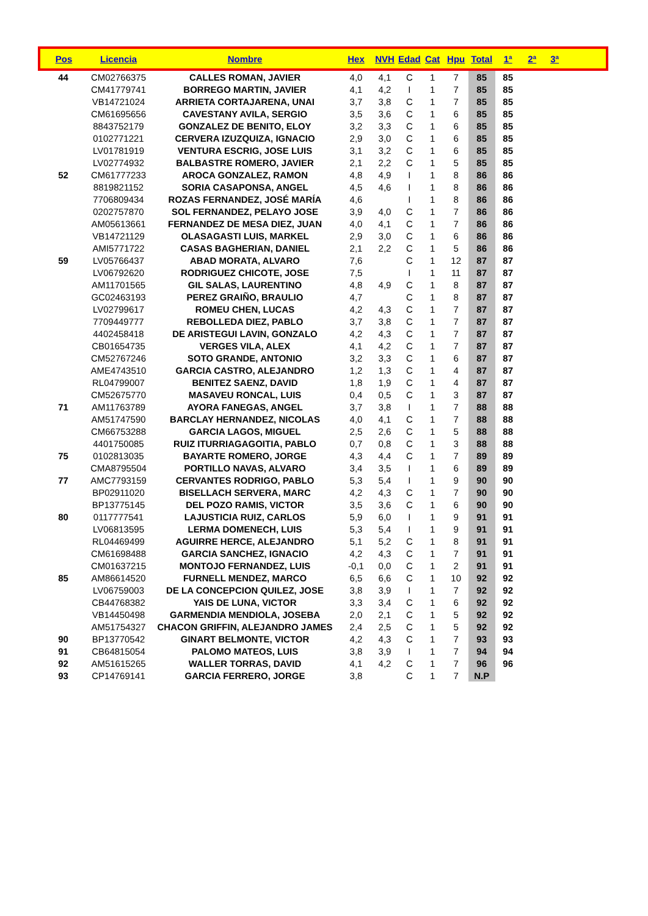| Pos | Licencia | Nombre | Hex | NVH | Edad | Cat | Hpu | Total | 1ª | 2ª | 3ª | |
| --- | --- | --- | --- | --- | --- | --- | --- | --- | --- | --- | --- | --- |
| 44 | CM02766375 | CALLES ROMAN, JAVIER | 4,0 | 4,1 | C | 1 | 7 | 85 | 85 | | | |
| | CM41779741 | BORREGO MARTIN, JAVIER | 4,1 | 4,2 | I | 1 | 7 | 85 | 85 | | | |
| | VB14721024 | ARRIETA CORTAJARENA, UNAI | 3,7 | 3,8 | C | 1 | 7 | 85 | 85 | | | |
| | CM61695656 | CAVESTANY AVILA, SERGIO | 3,5 | 3,6 | C | 1 | 6 | 85 | 85 | | | |
| | 8843752179 | GONZALEZ DE BENITO, ELOY | 3,2 | 3,3 | C | 1 | 6 | 85 | 85 | | | |
| | 0102771221 | CERVERA IZUZQUIZA, IGNACIO | 2,9 | 3,0 | C | 1 | 6 | 85 | 85 | | | |
| | LV01781919 | VENTURA ESCRIG, JOSE LUIS | 3,1 | 3,2 | C | 1 | 6 | 85 | 85 | | | |
| | LV02774932 | BALBASTRE ROMERO, JAVIER | 2,1 | 2,2 | C | 1 | 5 | 85 | 85 | | | |
| 52 | CM61777233 | AROCA GONZALEZ, RAMON | 4,8 | 4,9 | I | 1 | 8 | 86 | 86 | | | |
| | 8819821152 | SORIA CASAPONSA, ANGEL | 4,5 | 4,6 | I | 1 | 8 | 86 | 86 | | | |
| | 7706809434 | ROZAS FERNANDEZ, JOSÉ MARÍA | 4,6 | | I | 1 | 8 | 86 | 86 | | | |
| | 0202757870 | SOL FERNANDEZ, PELAYO JOSE | 3,9 | 4,0 | C | 1 | 7 | 86 | 86 | | | |
| | AM05613661 | FERNANDEZ DE MESA DIEZ, JUAN | 4,0 | 4,1 | C | 1 | 7 | 86 | 86 | | | |
| | VB14721129 | OLASAGASTI LUIS, MARKEL | 2,9 | 3,0 | C | 1 | 6 | 86 | 86 | | | |
| | AMI5771722 | CASAS BAGHERIAN, DANIEL | 2,1 | 2,2 | C | 1 | 5 | 86 | 86 | | | |
| 59 | LV05766437 | ABAD MORATA, ALVARO | 7,6 | | C | 1 | 12 | 87 | 87 | | | |
| | LV06792620 | RODRIGUEZ CHICOTE, JOSE | 7,5 | | I | 1 | 11 | 87 | 87 | | | |
| | AM11701565 | GIL SALAS, LAURENTINO | 4,8 | 4,9 | C | 1 | 8 | 87 | 87 | | | |
| | GC02463193 | PEREZ GRAIÑO, BRAULIO | 4,7 | | C | 1 | 8 | 87 | 87 | | | |
| | LV02799617 | ROMEU CHEN, LUCAS | 4,2 | 4,3 | C | 1 | 7 | 87 | 87 | | | |
| | 7709449777 | REBOLLEDA DIEZ, PABLO | 3,7 | 3,8 | C | 1 | 7 | 87 | 87 | | | |
| | 4402458418 | DE ARISTEGUI LAVIN, GONZALO | 4,2 | 4,3 | C | 1 | 7 | 87 | 87 | | | |
| | CB01654735 | VERGES VILA, ALEX | 4,1 | 4,2 | C | 1 | 7 | 87 | 87 | | | |
| | CM52767246 | SOTO GRANDE, ANTONIO | 3,2 | 3,3 | C | 1 | 6 | 87 | 87 | | | |
| | AME4743510 | GARCIA CASTRO, ALEJANDRO | 1,2 | 1,3 | C | 1 | 4 | 87 | 87 | | | |
| | RL04799007 | BENITEZ SAENZ, DAVID | 1,8 | 1,9 | C | 1 | 4 | 87 | 87 | | | |
| | CM52675770 | MASAVEU RONCAL, LUIS | 0,4 | 0,5 | C | 1 | 3 | 87 | 87 | | | |
| 71 | AM11763789 | AYORA FANEGAS, ANGEL | 3,7 | 3,8 | I | 1 | 7 | 88 | 88 | | | |
| | AM51747590 | BARCLAY HERNANDEZ, NICOLAS | 4,0 | 4,1 | C | 1 | 7 | 88 | 88 | | | |
| | CM66753288 | GARCIA LAGOS, MIGUEL | 2,5 | 2,6 | C | 1 | 5 | 88 | 88 | | | |
| | 4401750085 | RUIZ ITURRIAGAGOITIA, PABLO | 0,7 | 0,8 | C | 1 | 3 | 88 | 88 | | | |
| 75 | 0102813035 | BAYARTE ROMERO, JORGE | 4,3 | 4,4 | C | 1 | 7 | 89 | 89 | | | |
| | CMA8795504 | PORTILLO NAVAS, ALVARO | 3,4 | 3,5 | I | 1 | 6 | 89 | 89 | | | |
| 77 | AMC7793159 | CERVANTES RODRIGO, PABLO | 5,3 | 5,4 | I | 1 | 9 | 90 | 90 | | | |
| | BP02911020 | BISELLACH SERVERA, MARC | 4,2 | 4,3 | C | 1 | 7 | 90 | 90 | | | |
| | BP13775145 | DEL POZO RAMIS, VICTOR | 3,5 | 3,6 | C | 1 | 6 | 90 | 90 | | | |
| 80 | 0117777541 | LAJUSTICIA RUIZ, CARLOS | 5,9 | 6,0 | I | 1 | 9 | 91 | 91 | | | |
| | LV06813595 | LERMA DOMENECH, LUIS | 5,3 | 5,4 | I | 1 | 9 | 91 | 91 | | | |
| | RL04469499 | AGUIRRE HERCE, ALEJANDRO | 5,1 | 5,2 | C | 1 | 8 | 91 | 91 | | | |
| | CM61698488 | GARCIA SANCHEZ, IGNACIO | 4,2 | 4,3 | C | 1 | 7 | 91 | 91 | | | |
| | CM01637215 | MONTOJO FERNANDEZ, LUIS | -0,1 | 0,0 | C | 1 | 2 | 91 | 91 | | | |
| 85 | AM86614520 | FURNELL MENDEZ, MARCO | 6,5 | 6,6 | C | 1 | 10 | 92 | 92 | | | |
| | LV06759003 | DE LA CONCEPCION QUILEZ, JOSE | 3,8 | 3,9 | I | 1 | 7 | 92 | 92 | | | |
| | CB44768382 | YAIS DE LUNA, VICTOR | 3,3 | 3,4 | C | 1 | 6 | 92 | 92 | | | |
| | VB14450498 | GARMENDIA MENDIOLA, JOSEBA | 2,0 | 2,1 | C | 1 | 5 | 92 | 92 | | | |
| | AM51754327 | CHACON GRIFFIN, ALEJANDRO JAMES | 2,4 | 2,5 | C | 1 | 5 | 92 | 92 | | | |
| 90 | BP13770542 | GINART BELMONTE, VICTOR | 4,2 | 4,3 | C | 1 | 7 | 93 | 93 | | | |
| 91 | CB64815054 | PALOMO MATEOS, LUIS | 3,8 | 3,9 | I | 1 | 7 | 94 | 94 | | | |
| 92 | AM51615265 | WALLER TORRAS, DAVID | 4,1 | 4,2 | C | 1 | 7 | 96 | 96 | | | |
| 93 | CP14769141 | GARCIA FERRERO, JORGE | 3,8 | | C | 1 | 7 | N.P | | | | |